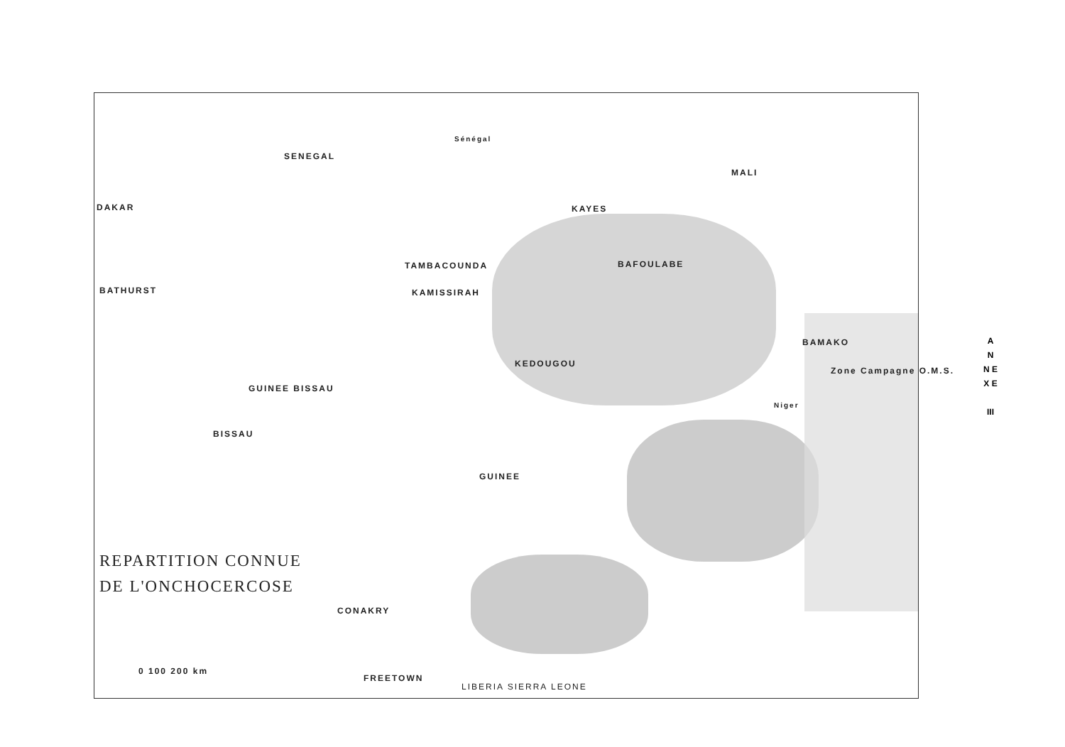SENEGAL
MALI
DAKAR KAYES
TAMBACOUNDA BAFOULABE
BATHURST KAMISSIRAH
BAMAKO
KEDOUGOU
GUINEE BISSAU
Zone Campagne O.M.S.
BISSAU
GUINEE
CONAKRY
FREETOWN
LIBERIA SIERRA LEONE
0 100 200 km
Sénégal
Niger
REPARTITION CONNUE
DE L'ONCHOCERCOSE
A N N E X E
III